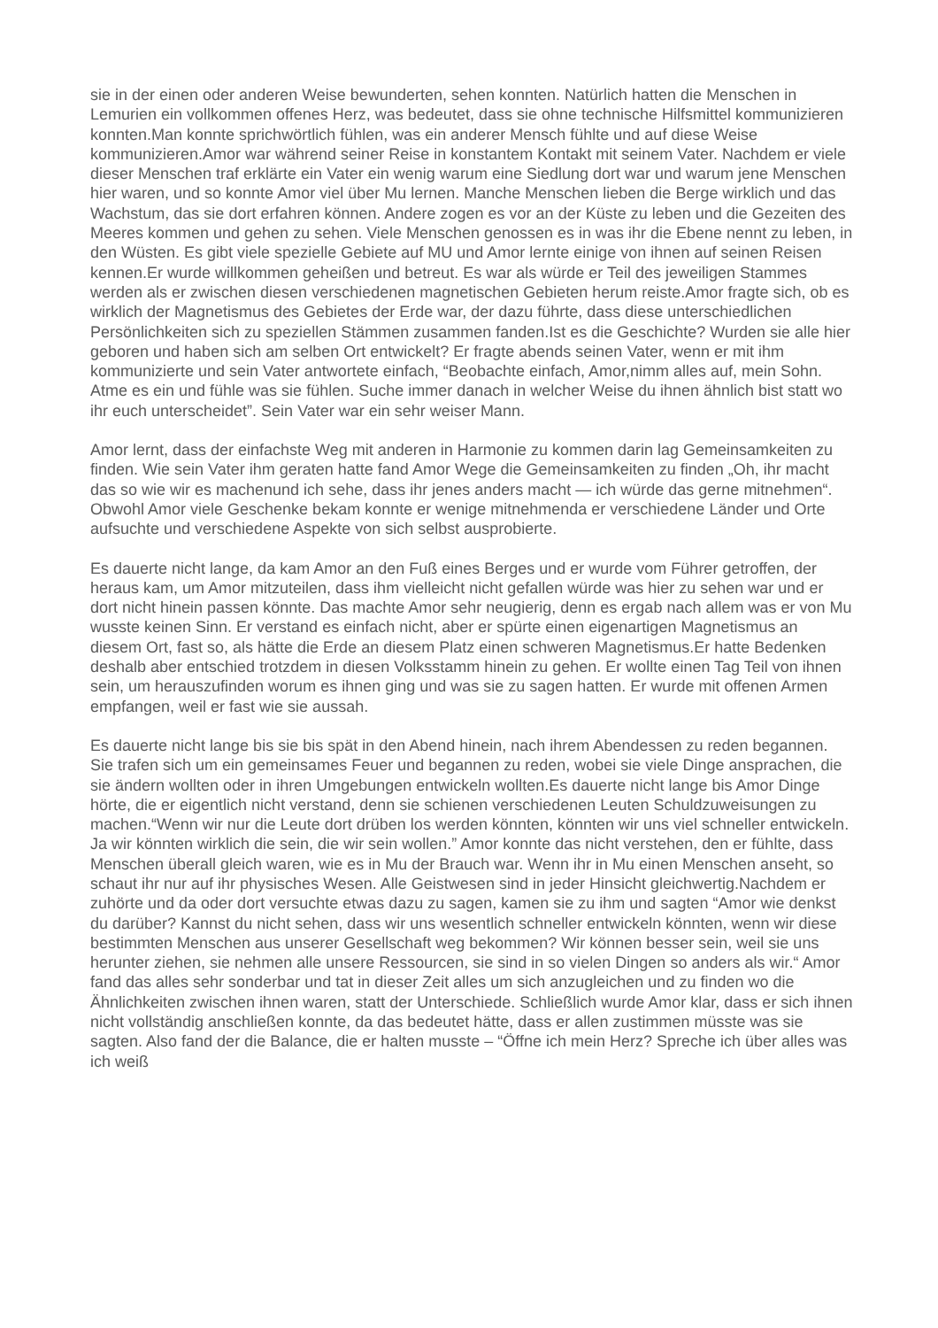sie in der einen oder anderen Weise bewunderten, sehen konnten. Natürlich hatten die Menschen in Lemurien ein vollkommen offenes Herz, was bedeutet, dass sie ohne technische Hilfsmittel kommunizieren konnten.Man konnte sprichwörtlich fühlen, was ein anderer Mensch fühlte und auf diese Weise kommunizieren.Amor war während seiner Reise in konstantem Kontakt mit seinem Vater. Nachdem er viele dieser Menschen traf erklärte ein Vater ein wenig warum eine Siedlung dort war und warum jene Menschen hier waren, und so konnte Amor viel über Mu lernen. Manche Menschen lieben die Berge wirklich und das Wachstum, das sie dort erfahren können. Andere zogen es vor an der Küste zu leben und die Gezeiten des Meeres kommen und gehen zu sehen. Viele Menschen genossen es in was ihr die Ebene nennt zu leben, in den Wüsten. Es gibt viele spezielle Gebiete auf MU und Amor lernte einige von ihnen auf seinen Reisen kennen.Er wurde willkommen geheißen und betreut. Es war als würde er Teil des jeweiligen Stammes werden als er zwischen diesen verschiedenen magnetischen Gebieten herum reiste.Amor fragte sich, ob es wirklich der Magnetismus des Gebietes der Erde war, der dazu führte, dass diese unterschiedlichen Persönlichkeiten sich zu speziellen Stämmen zusammen fanden.Ist es die Geschichte? Wurden sie alle hier geboren und haben sich am selben Ort entwickelt? Er fragte abends seinen Vater, wenn er mit ihm kommunizierte und sein Vater antwortete einfach, “Beobachte einfach, Amor,nimm alles auf, mein Sohn. Atme es ein und fühle was sie fühlen. Suche immer danach in welcher Weise du ihnen ähnlich bist statt wo ihr euch unterscheidet”. Sein Vater war ein sehr weiser Mann.
Amor lernt, dass der einfachste Weg mit anderen in Harmonie zu kommen darin lag Gemeinsamkeiten zu finden. Wie sein Vater ihm geraten hatte fand Amor Wege die Gemeinsamkeiten zu finden „Oh, ihr macht das so wie wir es machenund ich sehe, dass ihr jenes anders macht — ich würde das gerne mitnehmen“. Obwohl Amor viele Geschenke bekam konnte er wenige mitnehmenda er verschiedene Länder und Orte aufsuchte und verschiedene Aspekte von sich selbst ausprobierte.
Es dauerte nicht lange, da kam Amor an den Fuß eines Berges und er wurde vom Führer getroffen, der heraus kam, um Amor mitzuteilen, dass ihm vielleicht nicht gefallen würde was hier zu sehen war und er dort nicht hinein passen könnte. Das machte Amor sehr neugierig, denn es ergab nach allem was er von Mu wusste keinen Sinn. Er verstand es einfach nicht, aber er spürte einen eigenartigen Magnetismus an diesem Ort, fast so, als hätte die Erde an diesem Platz einen schweren Magnetismus.Er hatte Bedenken deshalb aber entschied trotzdem in diesen Volksstamm hinein zu gehen. Er wollte einen Tag Teil von ihnen sein, um herauszufinden worum es ihnen ging und was sie zu sagen hatten. Er wurde mit offenen Armen empfangen, weil er fast wie sie aussah.
Es dauerte nicht lange bis sie bis spät in den Abend hinein, nach ihrem Abendessen zu reden begannen. Sie trafen sich um ein gemeinsames Feuer und begannen zu reden, wobei sie viele Dinge ansprachen, die sie ändern wollten oder in ihren Umgebungen entwickeln wollten.Es dauerte nicht lange bis Amor Dinge hörte, die er eigentlich nicht verstand, denn sie schienen verschiedenen Leuten Schuldzuweisungen zu machen.“Wenn wir nur die Leute dort drüben los werden könnten, könnten wir uns viel schneller entwickeln. Ja wir könnten wirklich die sein, die wir sein wollen.” Amor konnte das nicht verstehen, den er fühlte, dass Menschen überall gleich waren, wie es in Mu der Brauch war. Wenn ihr in Mu einen Menschen anseht, so schaut ihr nur auf ihr physisches Wesen. Alle Geistwesen sind in jeder Hinsicht gleichwertig.Nachdem er zuhörte und da oder dort versuchte etwas dazu zu sagen, kamen sie zu ihm und sagten “Amor wie denkst du darüber? Kannst du nicht sehen, dass wir uns wesentlich schneller entwickeln könnten, wenn wir diese bestimmten Menschen aus unserer Gesellschaft weg bekommen? Wir können besser sein, weil sie uns herunter ziehen, sie nehmen alle unsere Ressourcen, sie sind in so vielen Dingen so anders als wir.“ Amor fand das alles sehr sonderbar und tat in dieser Zeit alles um sich anzugleichen und zu finden wo die Ähnlichkeiten zwischen ihnen waren, statt der Unterschiede. Schließlich wurde Amor klar, dass er sich ihnen nicht vollständig anschließen konnte, da das bedeutet hätte, dass er allen zustimmen müsste was sie sagten. Also fand der die Balance, die er halten musste – “Öffne ich mein Herz? Spreche ich über alles was ich weiß